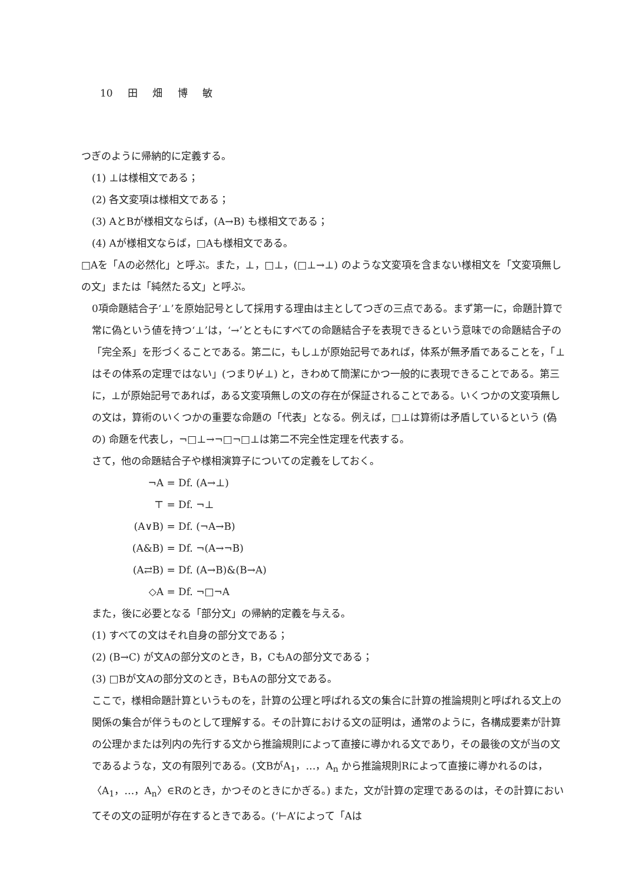10 田 畑 博 敏
つぎのように帰納的に定義する。
(1) ⊥は様相文である；
(2) 各文変項は様相文である；
(3) AとBが様相文ならば，(A→B) も様相文である；
(4) Aが様相文ならば，□Aも様相文である。
□Aを「Aの必然化」と呼ぶ。また，⊥，□⊥，(□⊥→⊥) のような文変項を含まない様相文を「文変項無しの文」または「純然たる文」と呼ぶ。
0項命題結合子‘⊥’を原始記号として採用する理由は主としてつぎの三点である。まず第一に，命題計算で常に偽という値を持つ‘⊥’は，‘→’とともにすべての命題結合子を表現できるという意味での命題結合子の「完全系」を形づくることである。第二に，もし⊥が原始記号であれば，体系が無矛盾であることを，「⊥はその体系の定理ではない」(つまり⊬⊥) と，きわめて簡潔にかつ一般的に表現できることである。第三に，⊥が原始記号であれば，ある文変項無しの文の存在が保証されることである。いくつかの文変項無しの文は，算術のいくつかの重要な命題の「代表」となる。例えば，□⊥は算術は矛盾しているという (偽の) 命題を代表し，¬□⊥→¬□¬□⊥は第二不完全性定理を代表する。
さて，他の命題結合子や様相演算子についての定義をしておく。
¬A = Df. (A→⊥)
⊤ = Df. ¬⊥
(A∨B) = Df. (¬A→B)
(A&B) = Df. ¬(A→¬B)
(A⇄B) = Df. (A→B)&(B→A)
◇A = Df. ¬□¬A
また，後に必要となる「部分文」の帰納的定義を与える。
(1) すべての文はそれ自身の部分文である；
(2) (B→C) が文Aの部分文のとき，B，CもAの部分文である；
(3) □Bが文Aの部分文のとき，BもAの部分文である。
ここで，様相命題計算というものを，計算の公理と呼ばれる文の集合に計算の推論規則と呼ばれる文上の関係の集合が伴うものとして理解する。その計算における文の証明は，通常のように，各構成要素が計算の公理かまたは列内の先行する文から推論規則によって直接に導かれる文であり，その最後の文が当の文であるような，文の有限列である。(文BがA<sub>1</sub>，…，A<sub>n</sub> から推論規則Rによって直接に導かれるのは，〈A<sub>1</sub>，…，A<sub>n</sub>〉∈Rのとき，かつそのときにかぎる。) また，文が計算の定理であるのは，その計算においてその文の証明が存在するときである。(‘⊢A’によって「Aは